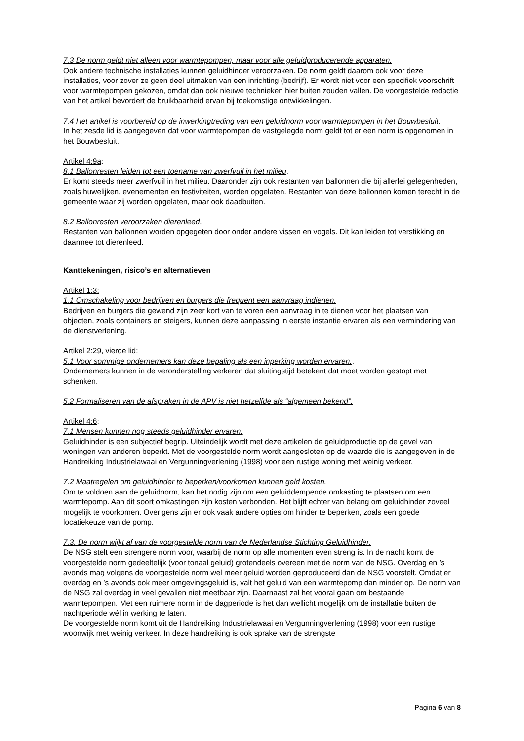7.3 De norm geldt niet alleen voor warmtepompen, maar voor alle geluidproducerende apparaten.
Ook andere technische installaties kunnen geluidhinder veroorzaken. De norm geldt daarom ook voor deze installaties, voor zover ze geen deel uitmaken van een inrichting (bedrijf). Er wordt niet voor een specifiek voorschrift voor warmtepompen gekozen, omdat dan ook nieuwe technieken hier buiten zouden vallen. De voorgestelde redactie van het artikel bevordert de bruikbaarheid ervan bij toekomstige ontwikkelingen.
7.4 Het artikel is voorbereid op de inwerkingtreding van een geluidnorm voor warmtepompen in het Bouwbesluit.
In het zesde lid is aangegeven dat voor warmtepompen de vastgelegde norm geldt tot er een norm is opgenomen in het Bouwbesluit.
Artikel 4:9a:
8.1 Ballonresten leiden tot een toename van zwerfvuil in het milieu.
Er komt steeds meer zwerfvuil in het milieu. Daaronder zijn ook restanten van ballonnen die bij allerlei gelegenheden, zoals huwelijken, evenementen en festiviteiten, worden opgelaten. Restanten van deze ballonnen komen terecht in de gemeente waar zij worden opgelaten, maar ook daadbuiten.
8.2 Ballonresten veroorzaken dierenleed.
Restanten van ballonnen worden opgegeten door onder andere vissen en vogels. Dit kan leiden tot verstikking en daarmee tot dierenleed.
Kanttekeningen, risico’s en alternatieven
Artikel 1:3:
1.1 Omschakeling voor bedrijven en burgers die frequent een aanvraag indienen.
Bedrijven en burgers die gewend zijn zeer kort van te voren een aanvraag in te dienen voor het plaatsen van objecten, zoals containers en steigers, kunnen deze aanpassing in eerste instantie ervaren als een vermindering van de dienstverlening.
Artikel 2:29, vierde lid:
5.1 Voor sommige ondernemers kan deze bepaling als een inperking worden ervaren..
Ondernemers kunnen in de veronderstelling verkeren dat sluitingstijd betekent dat moet worden gestopt met schenken.
5.2 Formaliseren van de afspraken in de APV is niet hetzelfde als “algemeen bekend”.
Artikel 4:6:
7.1 Mensen kunnen nog steeds geluidhinder ervaren.
Geluidhinder is een subjectief begrip. Uiteindelijk wordt met deze artikelen de geluidproductie op de gevel van woningen van anderen beperkt. Met de voorgestelde norm wordt aangesloten op de waarde die is aangegeven in de Handreiking Industrielawaai en Vergunningverlening (1998) voor een rustige woning met weinig verkeer.
7.2 Maatregelen om geluidhinder te beperken/voorkomen kunnen geld kosten.
Om te voldoen aan de geluidnorm, kan het nodig zijn om een geluiddempende omkasting te plaatsen om een warmtepomp. Aan dit soort omkastingen zijn kosten verbonden. Het blijft echter van belang om geluidhinder zoveel mogelijk te voorkomen. Overigens zijn er ook vaak andere opties om hinder te beperken, zoals een goede locatiekeuze van de pomp.
7.3. De norm wijkt af van de voorgestelde norm van de Nederlandse Stichting Geluidhinder.
De NSG stelt een strengere norm voor, waarbij de norm op alle momenten even streng is. In de nacht komt de voorgestelde norm gedeeltelijk (voor tonaal geluid) grotendeels overeen met de norm van de NSG. Overdag en ’s avonds mag volgens de voorgestelde norm wel meer geluid worden geproduceerd dan de NSG voorstelt. Omdat er overdag en ’s avonds ook meer omgevingsgeluid is, valt het geluid van een warmtepomp dan minder op. De norm van de NSG zal overdag in veel gevallen niet meetbaar zijn. Daarnaast zal het vooral gaan om bestaande warmtepompen. Met een ruimere norm in de dagperiode is het dan wellicht mogelijk om de installatie buiten de nachtperiode wél in werking te laten.
De voorgestelde norm komt uit de Handreiking Industrielawaai en Vergunningverlening (1998) voor een rustige woonwijk met weinig verkeer. In deze handreiking is ook sprake van de strengste
Pagina 6 van 8